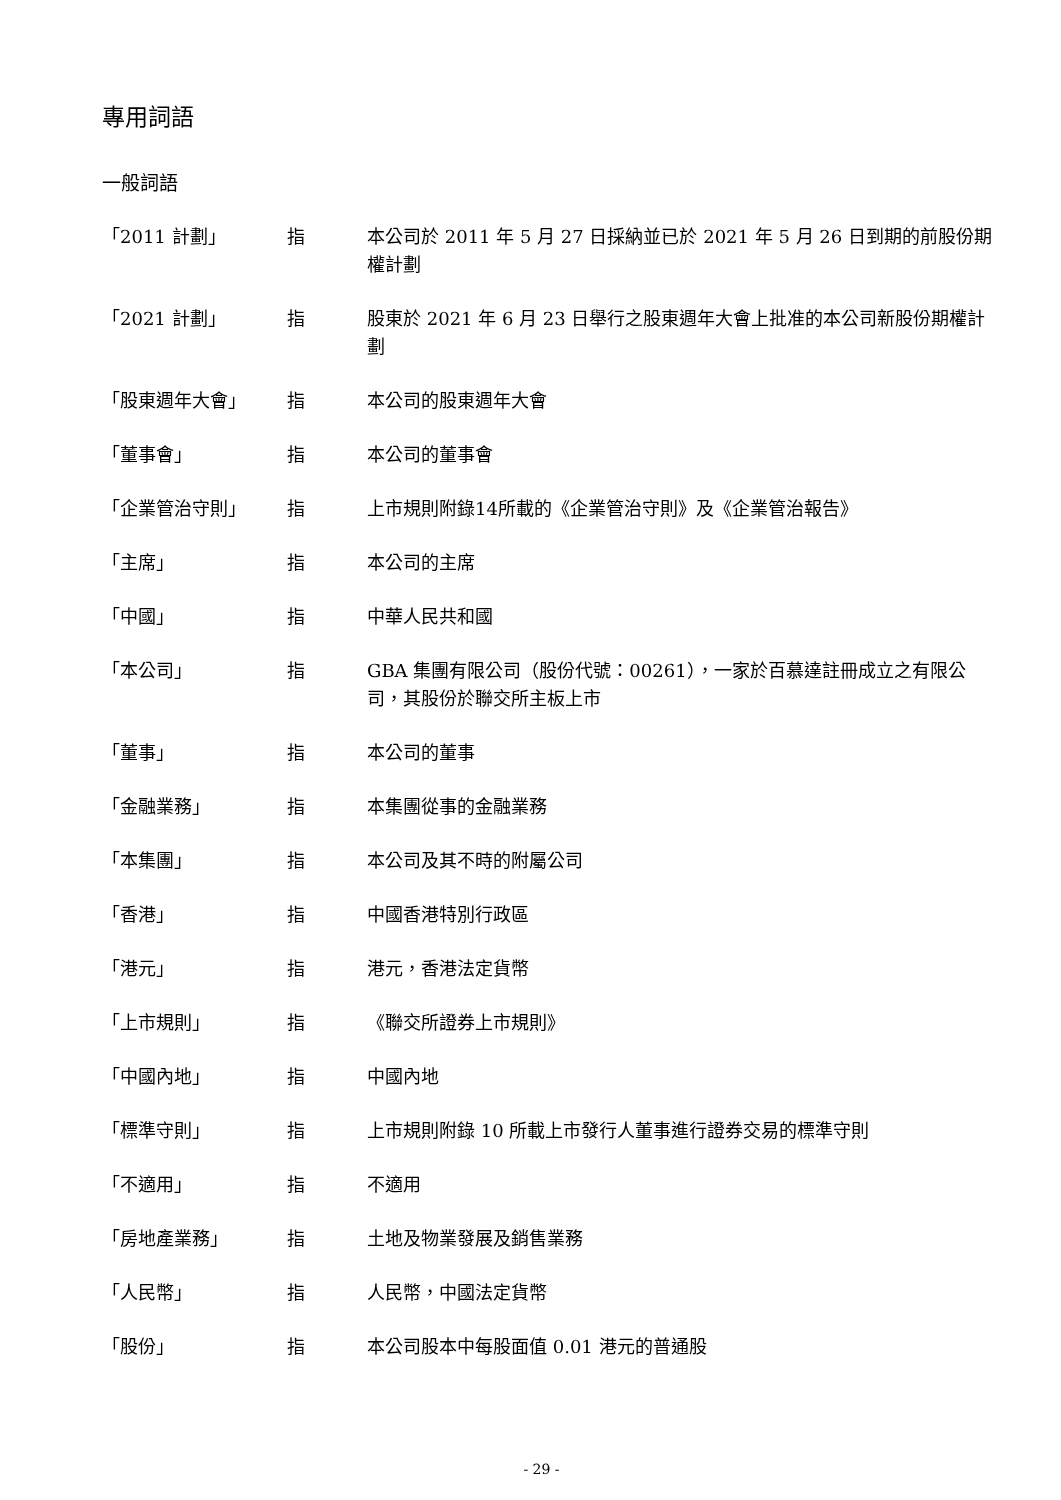專用詞語
一般詞語
| 「2011 計劃」 | 指 | 本公司於 2011 年 5 月 27 日採納並已於 2021 年 5 月 26 日到期的前股份期權計劃 |
| 「2021 計劃」 | 指 | 股東於 2021 年 6 月 23 日舉行之股東週年大會上批准的本公司新股份期權計劃 |
| 「股東週年大會」 | 指 | 本公司的股東週年大會 |
| 「董事會」 | 指 | 本公司的董事會 |
| 「企業管治守則」 | 指 | 上市規則附錄14所載的《企業管治守則》及《企業管治報告》 |
| 「主席」 | 指 | 本公司的主席 |
| 「中國」 | 指 | 中華人民共和國 |
| 「本公司」 | 指 | GBA 集團有限公司（股份代號：00261），一家於百慕達註冊成立之有限公司，其股份於聯交所主板上市 |
| 「董事」 | 指 | 本公司的董事 |
| 「金融業務」 | 指 | 本集團從事的金融業務 |
| 「本集團」 | 指 | 本公司及其不時的附屬公司 |
| 「香港」 | 指 | 中國香港特別行政區 |
| 「港元」 | 指 | 港元，香港法定貨幣 |
| 「上市規則」 | 指 | 《聯交所證券上市規則》 |
| 「中國內地」 | 指 | 中國內地 |
| 「標準守則」 | 指 | 上市規則附錄 10 所載上市發行人董事進行證券交易的標準守則 |
| 「不適用」 | 指 | 不適用 |
| 「房地產業務」 | 指 | 土地及物業發展及銷售業務 |
| 「人民幣」 | 指 | 人民幣，中國法定貨幣 |
| 「股份」 | 指 | 本公司股本中每股面值 0.01 港元的普通股 |
- 29 -